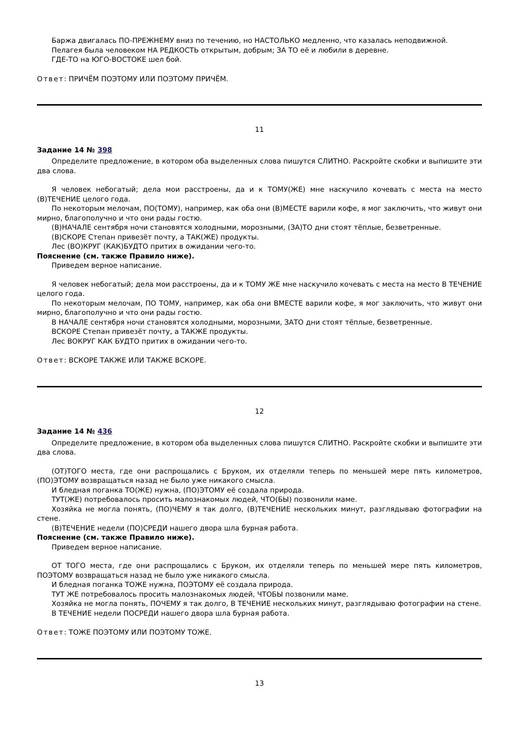Баржа двигалась ПО-ПРЕЖНЕМУ вниз по течению, но НАСТОЛЬКО медленно, что казалась неподвижной.
Пелагея была человеком НА РЕДКОСТЬ открытым, добрым; ЗА ТО её и любили в деревне.
ГДЕ-ТО на ЮГО-ВОСТОКЕ шел бой.
Ответ: ПРИЧЁМ ПОЭТОМУ ИЛИ ПОЭТОМУ ПРИЧЁМ.
11
Задание 14 № 398
Определите предложение, в котором оба выделенных слова пишутся СЛИТНО. Раскройте скобки и выпишите эти два слова.
Я человек небогатый; дела мои расстроены, да и к ТОМУ(ЖЕ) мне наскучило кочевать с места на место (В)ТЕЧЕНИЕ целого года.
По некоторым мелочам, ПО(ТОМУ), например, как оба они (В)МЕСТЕ варили кофе, я мог заключить, что живут они мирно, благополучно и что они рады гостю.
(В)НАЧАЛЕ сентября ночи становятся холодными, морозными, (ЗА)ТО дни стоят тёплые, безветренные.
(В)СКОРЕ Степан привезёт почту, а ТАК(ЖЕ) продукты.
Лес (ВО)КРУГ (КАК)БУДТО притих в ожидании чего-то.
Пояснение (см. также Правило ниже).
Приведем верное написание.
Я человек небогатый; дела мои расстроены, да и к ТОМУ ЖЕ мне наскучило кочевать с места на место В ТЕЧЕНИЕ целого года.
По некоторым мелочам, ПО ТОМУ, например, как оба они ВМЕСТЕ варили кофе, я мог заключить, что живут они мирно, благополучно и что они рады гостю.
В НАЧАЛЕ сентября ночи становятся холодными, морозными, ЗАТО дни стоят тёплые, безветренные.
ВСКОРЕ Степан привезёт почту, а ТАКЖЕ продукты.
Лес ВОКРУГ КАК БУДТО притих в ожидании чего-то.
Ответ: ВСКОРЕ ТАКЖЕ ИЛИ ТАКЖЕ ВСКОРЕ.
12
Задание 14 № 436
Определите предложение, в котором оба выделенных слова пишутся СЛИТНО. Раскройте скобки и выпишите эти два слова.
(ОТ)ТОГО места, где они распрощались с Бруком, их отделяли теперь по меньшей мере пять километров, (ПО)ЭТОМУ возвращаться назад не было уже никакого смысла.
И бледная поганка ТО(ЖЕ) нужна, (ПО)ЭТОМУ её создала природа.
ТУТ(ЖЕ) потребовалось просить малознакомых людей, ЧТО(БЫ) позвонили маме.
Хозяйка не могла понять, (ПО)ЧЕМУ я так долго, (В)ТЕЧЕНИЕ нескольких минут, разглядываю фотографии на стене.
(В)ТЕЧЕНИЕ недели (ПО)СРЕДИ нашего двора шла бурная работа.
Пояснение (см. также Правило ниже).
Приведем верное написание.
ОТ ТОГО места, где они распрощались с Бруком, их отделяли теперь по меньшей мере пять километров, ПОЭТОМУ возвращаться назад не было уже никакого смысла.
И бледная поганка ТОЖЕ нужна, ПОЭТОМУ её создала природа.
ТУТ ЖЕ потребовалось просить малознакомых людей, ЧТОБЫ позвонили маме.
Хозяйка не могла понять, ПОЧЕМУ я так долго, В ТЕЧЕНИЕ нескольких минут, разглядываю фотографии на стене.
В ТЕЧЕНИЕ недели ПОСРЕДИ нашего двора шла бурная работа.
Ответ: ТОЖЕ ПОЭТОМУ ИЛИ ПОЭТОМУ ТОЖЕ.
13